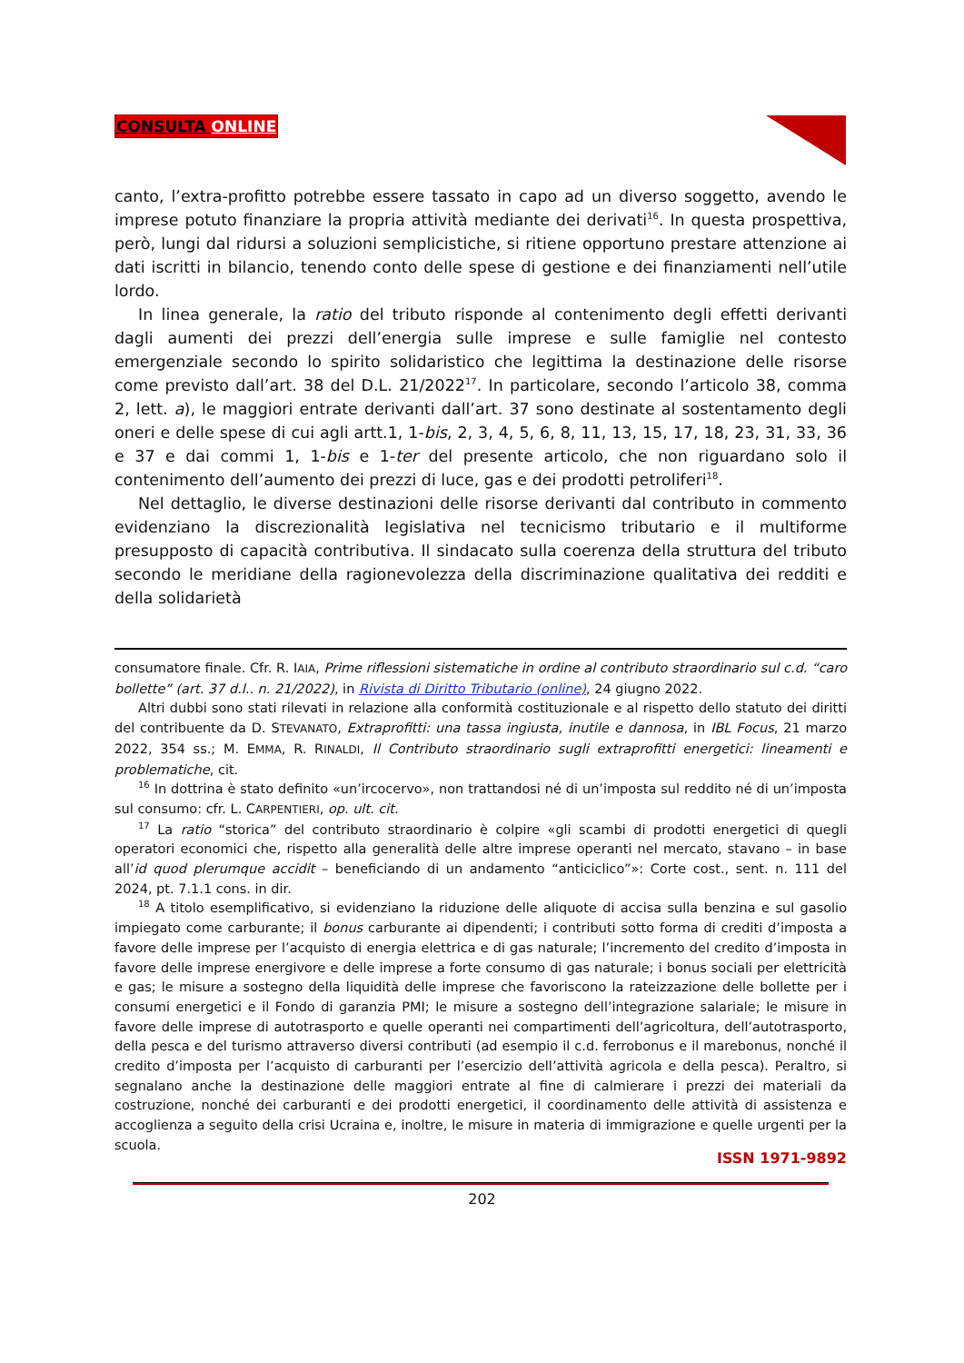CONSULTA ONLINE
canto, l’extra-profitto potrebbe essere tassato in capo ad un diverso soggetto, avendo le imprese potuto finanziare la propria attività mediante dei derivati<sup>16</sup>. In questa prospettiva, però, lungi dal ridursi a soluzioni semplicistiche, si ritiene opportuno prestare attenzione ai dati iscritti in bilancio, tenendo conto delle spese di gestione e dei finanziamenti nell’utile lordo.
In linea generale, la ratio del tributo risponde al contenimento degli effetti derivanti dagli aumenti dei prezzi dell’energia sulle imprese e sulle famiglie nel contesto emergenziale secondo lo spirito solidaristico che legittima la destinazione delle risorse come previsto dall’art. 38 del D.L. 21/2022<sup>17</sup>. In particolare, secondo l’articolo 38, comma 2, lett. a), le maggiori entrate derivanti dall’art. 37 sono destinate al sostentamento degli oneri e delle spese di cui agli artt.1, 1-bis, 2, 3, 4, 5, 6, 8, 11, 13, 15, 17, 18, 23, 31, 33, 36 e 37 e dai commi 1, 1-bis e 1-ter del presente articolo, che non riguardano solo il contenimento dell’aumento dei prezzi di luce, gas e dei prodotti petroliferi<sup>18</sup>.
Nel dettaglio, le diverse destinazioni delle risorse derivanti dal contributo in commento evidenziano la discrezionalità legislativa nel tecnicismo tributario e il multiforme presupposto di capacità contributiva. Il sindacato sulla coerenza della struttura del tributo secondo le meridiane della ragionevolezza della discriminazione qualitativa dei redditi e della solidarietà
consumatore finale. Cfr. R. IAIA, Prime riflessioni sistematiche in ordine al contributo straordinario sul c.d. “caro bollette” (art. 37 d.l.. n. 21/2022), in Rivista di Diritto Tributario (online), 24 giugno 2022.
Altri dubbi sono stati rilevati in relazione alla conformità costituzionale e al rispetto dello statuto dei diritti del contribuente da D. STEVANATO, Extraprofitti: una tassa ingiusta, inutile e dannosa, in IBL Focus, 21 marzo 2022, 354 ss.; M. EMMA, R. RINALDI, Il Contributo straordinario sugli extraprofitti energetici: lineamenti e problematiche, cit.
<sup>16</sup> In dottrina è stato definito «un’ircocervo», non trattandosi né di un’imposta sul reddito né di un’imposta sul consumo: cfr. L. CARPENTIERI, op. ult. cit.
<sup>17</sup> La ratio “storica” del contributo straordinario è colpire «gli scambi di prodotti energetici di quegli operatori economici che, rispetto alla generalità delle altre imprese operanti nel mercato, stavano – in base all’id quod plerumque accidit – beneficiando di un andamento “anticiclico”»: Corte cost., sent. n. 111 del 2024, pt. 7.1.1 cons. in dir.
<sup>18</sup> A titolo esemplificativo, si evidenziano la riduzione delle aliquote di accisa sulla benzina e sul gasolio impiegato come carburante; il bonus carburante ai dipendenti; i contributi sotto forma di crediti d’imposta a favore delle imprese per l’acquisto di energia elettrica e di gas naturale; l’incremento del credito d’imposta in favore delle imprese energivore e delle imprese a forte consumo di gas naturale; i bonus sociali per elettricità e gas; le misure a sostegno della liquidità delle imprese che favoriscono la rateizzazione delle bollette per i consumi energetici e il Fondo di garanzia PMI; le misure a sostegno dell’integrazione salariale; le misure in favore delle imprese di autotrasporto e quelle operanti nei compartimenti dell’agricoltura, dell’autotrasporto, della pesca e del turismo attraverso diversi contributi (ad esempio il c.d. ferrobonus e il marebonus, nonché il credito d’imposta per l’acquisto di carburanti per l’esercizio dell’attività agricola e della pesca). Peraltro, si segnalano anche la destinazione delle maggiori entrate al fine di calmierare i prezzi dei materiali da costruzione, nonché dei carburanti e dei prodotti energetici, il coordinamento delle attività di assistenza e accoglienza a seguito della crisi Ucraina e, inoltre, le misure in materia di immigrazione e quelle urgenti per la scuola.
ISSN 1971-9892
202